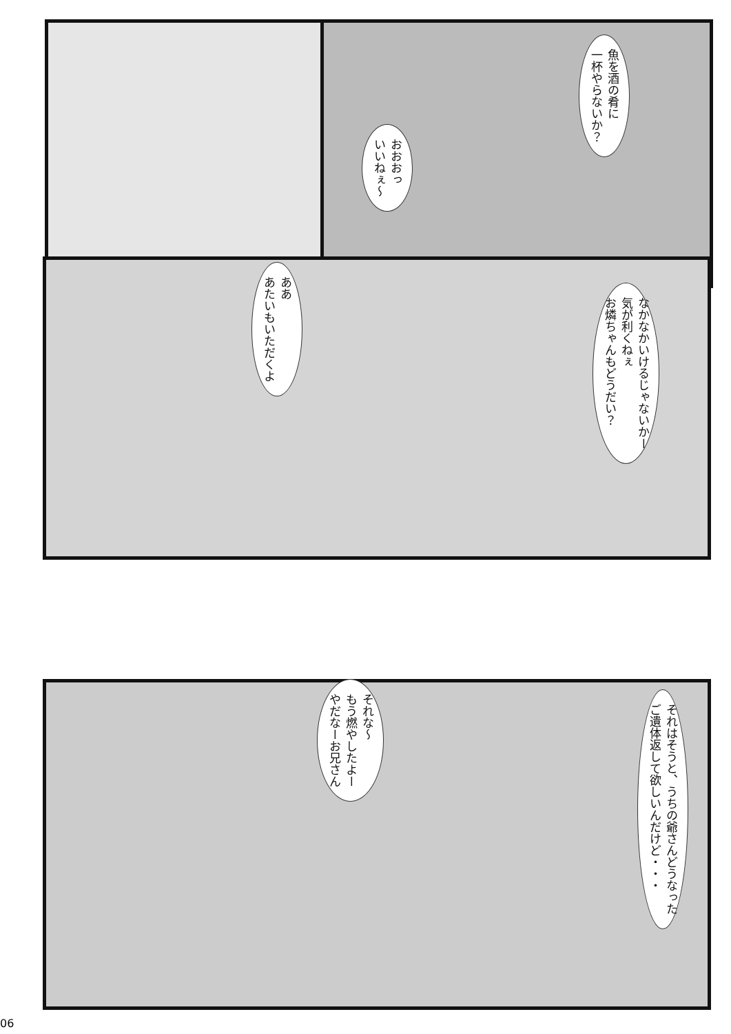魚を酒の肴に
一杯やらないか？
おおおっ
いいねぇ〜
ああ
あたいもいただくよ
なかなかいけるじゃないかー
気が利くねぇ
お燐ちゃんもどうだい？
それな〜
もう燃やしたよー
やだなーお兄さん
それはそうと、うちの爺さんどうなった
ご遺体返して欲しいんだけど・・・
06